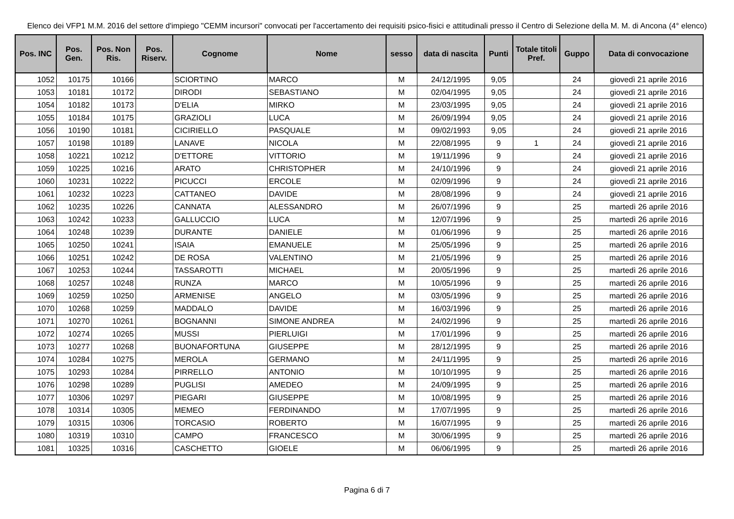Elenco dei VFP1 M.M. 2016 del settore d'impiego "CEMM incursori" convocati per l'accertamento dei requisiti psico-fisici e attitudinali presso il Centro di Selezione della M. M. di Ancona (4° elenco)
| Pos. INC | Pos. Gen. | Pos. Non Ris. | Pos. Riserv. | Cognome | Nome | sesso | data di nascita | Punti | Totale titoli Pref. | Guppo | Data di convocazione |
| --- | --- | --- | --- | --- | --- | --- | --- | --- | --- | --- | --- |
| 1052 | 10175 | 10166 | | SCIORTINO | MARCO | M | 24/12/1995 | 9,05 | | 24 | giovedì 21 aprile 2016 |
| 1053 | 10181 | 10172 | | DIRODI | SEBASTIANO | M | 02/04/1995 | 9,05 | | 24 | giovedì 21 aprile 2016 |
| 1054 | 10182 | 10173 | | D'ELIA | MIRKO | M | 23/03/1995 | 9,05 | | 24 | giovedì 21 aprile 2016 |
| 1055 | 10184 | 10175 | | GRAZIOLI | LUCA | M | 26/09/1994 | 9,05 | | 24 | giovedì 21 aprile 2016 |
| 1056 | 10190 | 10181 | | CICIRIELLO | PASQUALE | M | 09/02/1993 | 9,05 | | 24 | giovedì 21 aprile 2016 |
| 1057 | 10198 | 10189 | | LANAVE | NICOLA | M | 22/08/1995 | 9 | 1 | 24 | giovedì 21 aprile 2016 |
| 1058 | 10221 | 10212 | | D'ETTORE | VITTORIO | M | 19/11/1996 | 9 | | 24 | giovedì 21 aprile 2016 |
| 1059 | 10225 | 10216 | | ARATO | CHRISTOPHER | M | 24/10/1996 | 9 | | 24 | giovedì 21 aprile 2016 |
| 1060 | 10231 | 10222 | | PICUCCI | ERCOLE | M | 02/09/1996 | 9 | | 24 | giovedì 21 aprile 2016 |
| 1061 | 10232 | 10223 | | CATTANEO | DAVIDE | M | 28/08/1996 | 9 | | 24 | giovedì 21 aprile 2016 |
| 1062 | 10235 | 10226 | | CANNATA | ALESSANDRO | M | 26/07/1996 | 9 | | 25 | martedì 26 aprile 2016 |
| 1063 | 10242 | 10233 | | GALLUCCIO | LUCA | M | 12/07/1996 | 9 | | 25 | martedì 26 aprile 2016 |
| 1064 | 10248 | 10239 | | DURANTE | DANIELE | M | 01/06/1996 | 9 | | 25 | martedì 26 aprile 2016 |
| 1065 | 10250 | 10241 | | ISAIA | EMANUELE | M | 25/05/1996 | 9 | | 25 | martedì 26 aprile 2016 |
| 1066 | 10251 | 10242 | | DE ROSA | VALENTINO | M | 21/05/1996 | 9 | | 25 | martedì 26 aprile 2016 |
| 1067 | 10253 | 10244 | | TASSAROTTI | MICHAEL | M | 20/05/1996 | 9 | | 25 | martedì 26 aprile 2016 |
| 1068 | 10257 | 10248 | | RUNZA | MARCO | M | 10/05/1996 | 9 | | 25 | martedì 26 aprile 2016 |
| 1069 | 10259 | 10250 | | ARMENISE | ANGELO | M | 03/05/1996 | 9 | | 25 | martedì 26 aprile 2016 |
| 1070 | 10268 | 10259 | | MADDALO | DAVIDE | M | 16/03/1996 | 9 | | 25 | martedì 26 aprile 2016 |
| 1071 | 10270 | 10261 | | BOGNANNI | SIMONE ANDREA | M | 24/02/1996 | 9 | | 25 | martedì 26 aprile 2016 |
| 1072 | 10274 | 10265 | | MUSSI | PIERLUIGI | M | 17/01/1996 | 9 | | 25 | martedì 26 aprile 2016 |
| 1073 | 10277 | 10268 | | BUONAFORTUNA | GIUSEPPE | M | 28/12/1995 | 9 | | 25 | martedì 26 aprile 2016 |
| 1074 | 10284 | 10275 | | MEROLA | GERMANO | M | 24/11/1995 | 9 | | 25 | martedì 26 aprile 2016 |
| 1075 | 10293 | 10284 | | PIRRELLO | ANTONIO | M | 10/10/1995 | 9 | | 25 | martedì 26 aprile 2016 |
| 1076 | 10298 | 10289 | | PUGLISI | AMEDEO | M | 24/09/1995 | 9 | | 25 | martedì 26 aprile 2016 |
| 1077 | 10306 | 10297 | | PIEGARI | GIUSEPPE | M | 10/08/1995 | 9 | | 25 | martedì 26 aprile 2016 |
| 1078 | 10314 | 10305 | | MEMEO | FERDINANDO | M | 17/07/1995 | 9 | | 25 | martedì 26 aprile 2016 |
| 1079 | 10315 | 10306 | | TORCASIO | ROBERTO | M | 16/07/1995 | 9 | | 25 | martedì 26 aprile 2016 |
| 1080 | 10319 | 10310 | | CAMPO | FRANCESCO | M | 30/06/1995 | 9 | | 25 | martedì 26 aprile 2016 |
| 1081 | 10325 | 10316 | | CASCHETTO | GIOELE | M | 06/06/1995 | 9 | | 25 | martedì 26 aprile 2016 |
Pagina 6 di 7